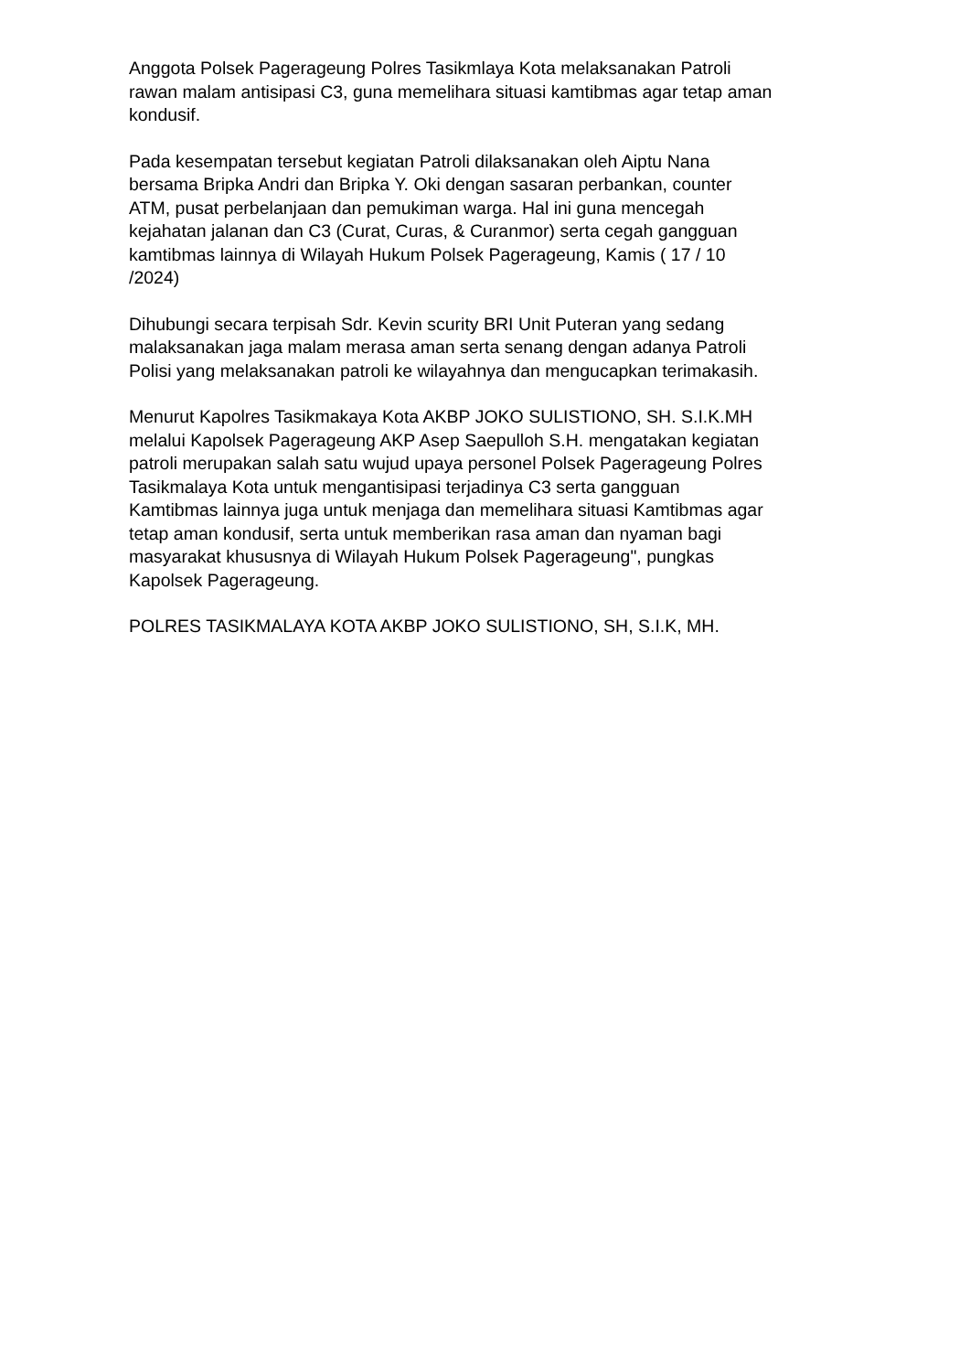Anggota Polsek Pagerageung Polres Tasikmlaya Kota melaksanakan Patroli rawan malam antisipasi C3, guna memelihara situasi kamtibmas agar tetap aman kondusif.
Pada kesempatan tersebut kegiatan Patroli dilaksanakan oleh Aiptu Nana bersama Bripka Andri dan Bripka Y. Oki dengan sasaran perbankan, counter ATM, pusat perbelanjaan dan pemukiman warga. Hal ini guna mencegah kejahatan jalanan dan C3 (Curat, Curas, & Curanmor) serta cegah gangguan kamtibmas lainnya di Wilayah Hukum Polsek Pagerageung, Kamis ( 17 / 10 /2024)
Dihubungi secara terpisah Sdr. Kevin scurity BRI Unit Puteran yang sedang malaksanakan jaga malam merasa aman serta senang dengan adanya Patroli Polisi yang melaksanakan patroli ke wilayahnya dan mengucapkan terimakasih.
Menurut Kapolres Tasikmakaya Kota AKBP JOKO SULISTIONO, SH. S.I.K.MH melalui Kapolsek Pagerageung AKP Asep Saepulloh S.H. mengatakan kegiatan patroli merupakan salah satu wujud upaya personel Polsek Pagerageung Polres Tasikmalaya Kota untuk mengantisipasi terjadinya C3 serta gangguan Kamtibmas lainnya juga untuk menjaga dan memelihara situasi Kamtibmas agar tetap aman kondusif, serta untuk memberikan rasa aman dan nyaman bagi masyarakat khususnya di Wilayah Hukum Polsek Pagerageung", pungkas Kapolsek Pagerageung.
POLRES TASIKMALAYA KOTA AKBP JOKO SULISTIONO, SH, S.I.K, MH.